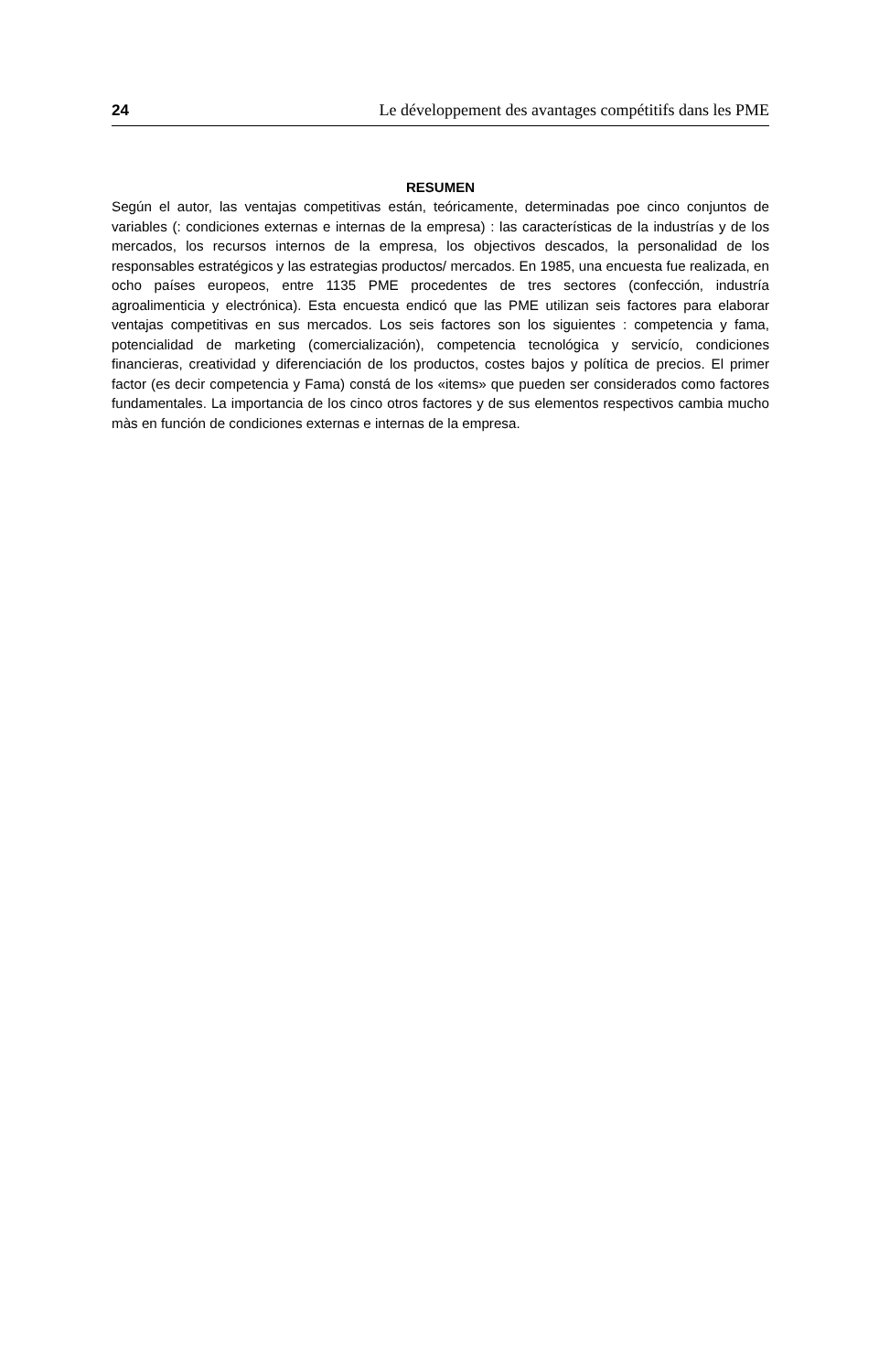24 Le développement des avantages compétitifs dans les PME
RESUMEN
Según el autor, las ventajas competitivas están, teóricamente, determinadas poe cinco conjuntos de variables (: condiciones externas e internas de la empresa) : las características de la industrías y de los mercados, los recursos internos de la empresa, los objectivos descados, la personalidad de los responsables estratégicos y las estrategias productos/ mercados. En 1985, una encuesta fue realizada, en ocho países europeos, entre 1135 PME procedentes de tres sectores (confección, industría agroalimenticia y electrónica). Esta encuesta endicó que las PME utilizan seis factores para elaborar ventajas competitivas en sus mercados. Los seis factores son los siguientes : competencia y fama, potencialidad de marketing (comercialización), competencia tecnológica y servicío, condiciones financieras, creatividad y diferenciación de los productos, costes bajos y política de precios. El primer factor (es decir competencia y Fama) constá de los «items» que pueden ser considerados como factores fundamentales. La importancia de los cinco otros factores y de sus elementos respectivos cambia mucho màs en función de condiciones externas e internas de la empresa.